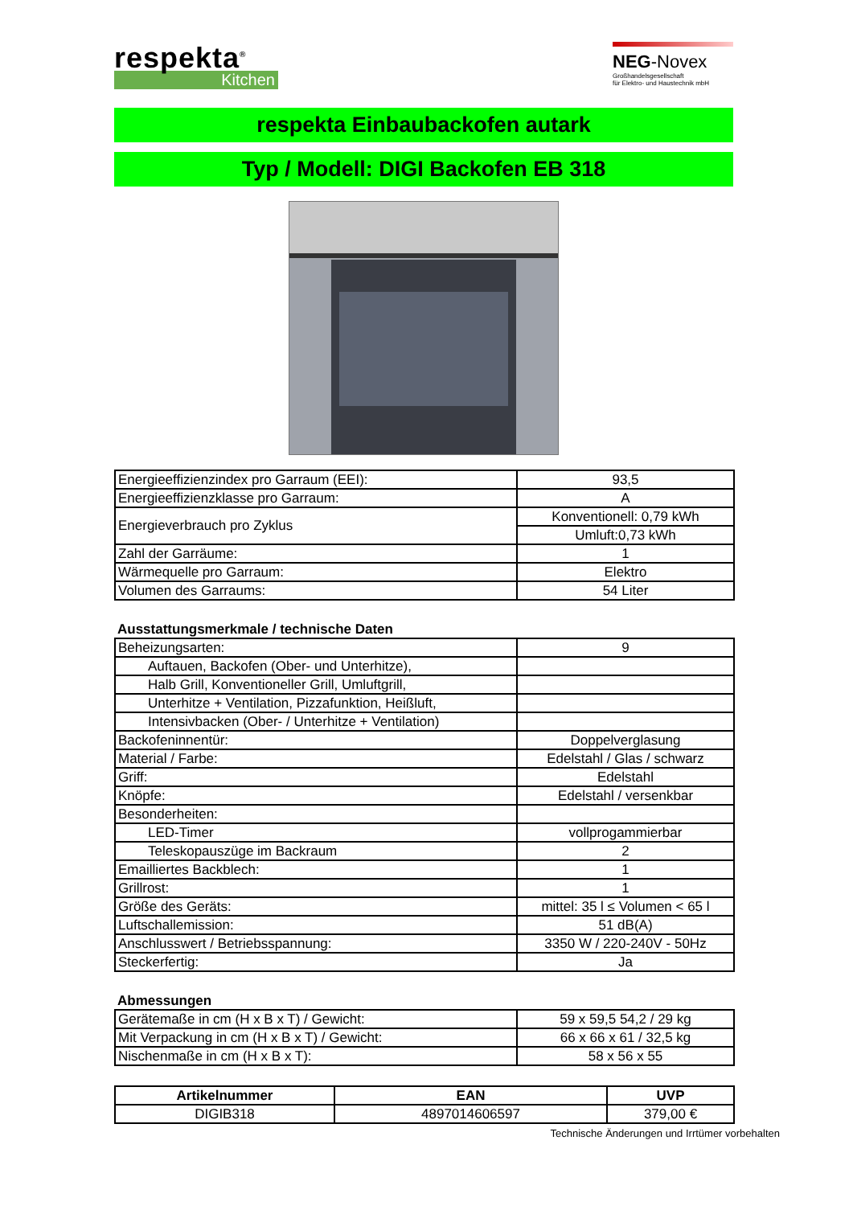respekta<sup>®</sup>
Kitchen
NEG-Novex
Großhandelsgesellschaft
für Elektro- und Haustechnik mbH
respekta Einbaubackofen autark
Typ / Modell: DIGI Backofen EB 318
| Energieeffizienzindex pro Garraum (EEI): | 93,5 |
| Energieeffizienzklasse pro Garraum: | A |
| Energieverbrauch pro Zyklus | Konventionell: 0,79 kWh |
| | Umluft:0,73 kWh |
| Zahl der Garräume: | 1 |
| Wärmequelle pro Garraum: | Elektro |
| Volumen des Garraums: | 54 Liter |
Ausstattungsmerkmale / technische Daten
| Beheizungsarten: | 9 |
| Auftauen, Backofen (Ober- und Unterhitze), | |
| Halb Grill, Konventioneller Grill, Umluftgrill, | |
| Unterhitze + Ventilation, Pizzafunktion, Heißluft, | |
| Intensivbacken (Ober- / Unterhitze + Ventilation) | |
| Backofeninnentür: | Doppelverglasung |
| Material / Farbe: | Edelstahl / Glas / schwarz |
| Griff: | Edelstahl |
| Knöpfe: | Edelstahl / versenkbar |
| Besonderheiten: | |
| LED-Timer | vollprogammierbar |
| Teleskopauszüge im Backraum | 2 |
| Emailliertes Backblech: | 1 |
| Grillrost: | 1 |
| Größe des Geräts: | mittel: 35 l ≤ Volumen < 65 l |
| Luftschallemission: | 51 dB(A) |
| Anschlusswert / Betriebsspannung: | 3350 W / 220-240V - 50Hz |
| Steckerfertig: | Ja |
Abmessungen
| Gerätemaße in cm (H x B x T) / Gewicht: | 59 x 59,5 54,2 / 29 kg |
| Mit Verpackung in cm (H x B x T) / Gewicht: | 66 x 66 x 61 / 32,5 kg |
| Nischenmaße in cm (H x B x T): | 58 x 56 x 55 |
| Artikelnummer | EAN | UVP |
| --- | --- | --- |
| DIGIB318 | 4897014606597 | 379,00 € |
Technische Änderungen und Irrtümer vorbehalten